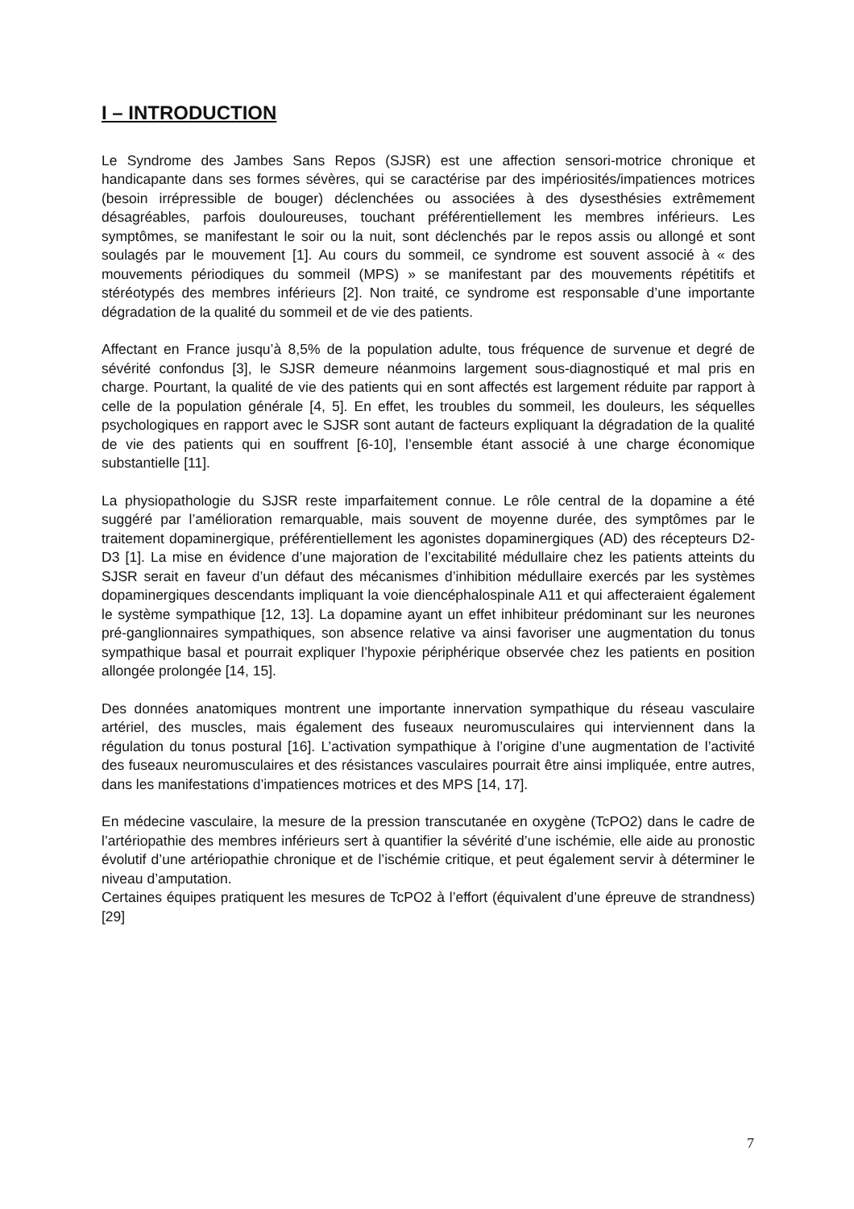I – INTRODUCTION
Le Syndrome des Jambes Sans Repos (SJSR) est une affection sensori-motrice chronique et handicapante dans ses formes sévères, qui se caractérise par des impériosités/impatiences motrices (besoin irrépressible de bouger) déclenchées ou associées à des dysesthésies extrêmement désagréables, parfois douloureuses, touchant préférentiellement les membres inférieurs. Les symptômes, se manifestant le soir ou la nuit, sont déclenchés par le repos assis ou allongé et sont soulagés par le mouvement [1]. Au cours du sommeil, ce syndrome est souvent associé à « des mouvements périodiques du sommeil (MPS) » se manifestant par des mouvements répétitifs et stéréotypés des membres inférieurs [2]. Non traité, ce syndrome est responsable d’une importante dégradation de la qualité du sommeil et de vie des patients.
Affectant en France jusqu’à 8,5% de la population adulte, tous fréquence de survenue et degré de sévérité confondus [3], le SJSR demeure néanmoins largement sous-diagnostiqué et mal pris en charge. Pourtant, la qualité de vie des patients qui en sont affectés est largement réduite par rapport à celle de la population générale [4, 5]. En effet, les troubles du sommeil, les douleurs, les séquelles psychologiques en rapport avec le SJSR sont autant de facteurs expliquant la dégradation de la qualité de vie des patients qui en souffrent [6-10], l’ensemble étant associé à une charge économique substantielle [11].
La physiopathologie du SJSR reste imparfaitement connue. Le rôle central de la dopamine a été suggéré par l’amélioration remarquable, mais souvent de moyenne durée, des symptômes par le traitement dopaminergique, préférentiellement les agonistes dopaminergiques (AD) des récepteurs D2-D3 [1]. La mise en évidence d’une majoration de l’excitabilité médullaire chez les patients atteints du SJSR serait en faveur d’un défaut des mécanismes d’inhibition médullaire exercés par les systèmes dopaminergiques descendants impliquant la voie diencéphalospinale A11 et qui affecteraient également le système sympathique [12, 13]. La dopamine ayant un effet inhibiteur prédominant sur les neurones pré-ganglionnaires sympathiques, son absence relative va ainsi favoriser une augmentation du tonus sympathique basal et pourrait expliquer l’hypoxie périphérique observée chez les patients en position allongée prolongée [14, 15].
Des données anatomiques montrent une importante innervation sympathique du réseau vasculaire artériel, des muscles, mais également des fuseaux neuromusculaires qui interviennent dans la régulation du tonus postural [16]. L’activation sympathique à l’origine d’une augmentation de l’activité des fuseaux neuromusculaires et des résistances vasculaires pourrait être ainsi impliquée, entre autres, dans les manifestations d’impatiences motrices et des MPS [14, 17].
En médecine vasculaire, la mesure de la pression transcutanée en oxygène (TcPO2) dans le cadre de l’artériopathie des membres inférieurs sert à quantifier la sévérité d’une ischémie, elle aide au pronostic évolutif d’une artériopathie chronique et de l’ischémie critique, et peut également servir à déterminer le niveau d’amputation.
Certaines équipes pratiquent les mesures de TcPO2 à l’effort (équivalent d’une épreuve de strandness) [29]
7